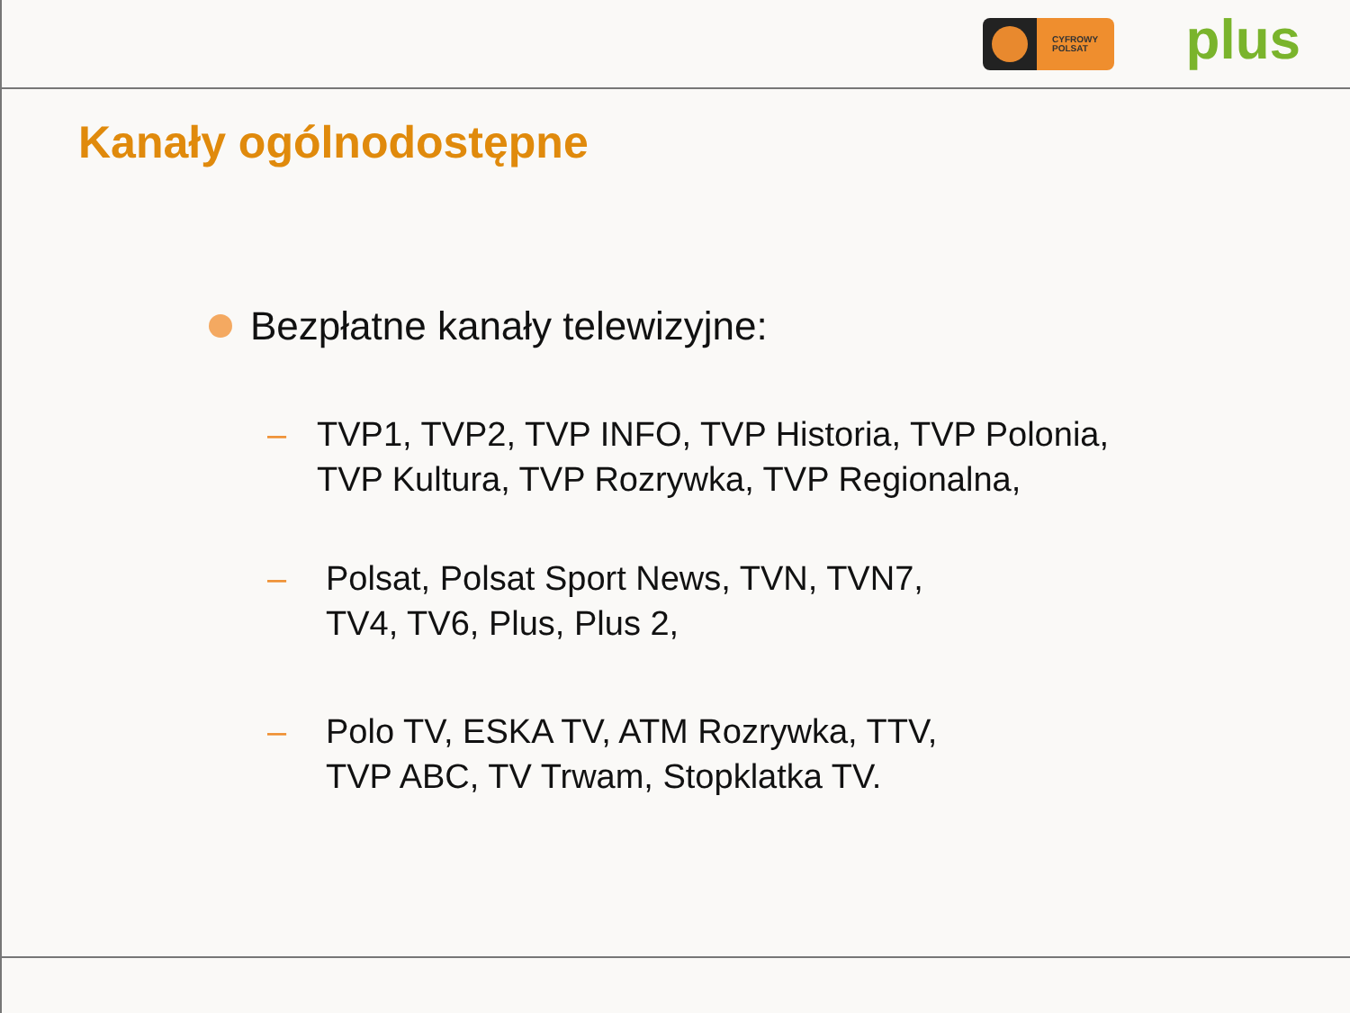CYFROWY
POLSAT
plus
Kanały ogólnodostępne
Bezpłatne kanały telewizyjne:
– TVP1, TVP2, TVP INFO, TVP Historia, TVP Polonia,
TVP Kultura, TVP Rozrywka, TVP Regionalna,
– Polsat, Polsat Sport News, TVN, TVN7,
TV4, TV6, Plus, Plus 2,
– Polo TV, ESKA TV, ATM Rozrywka, TTV,
TVP ABC, TV Trwam, Stopklatka TV.